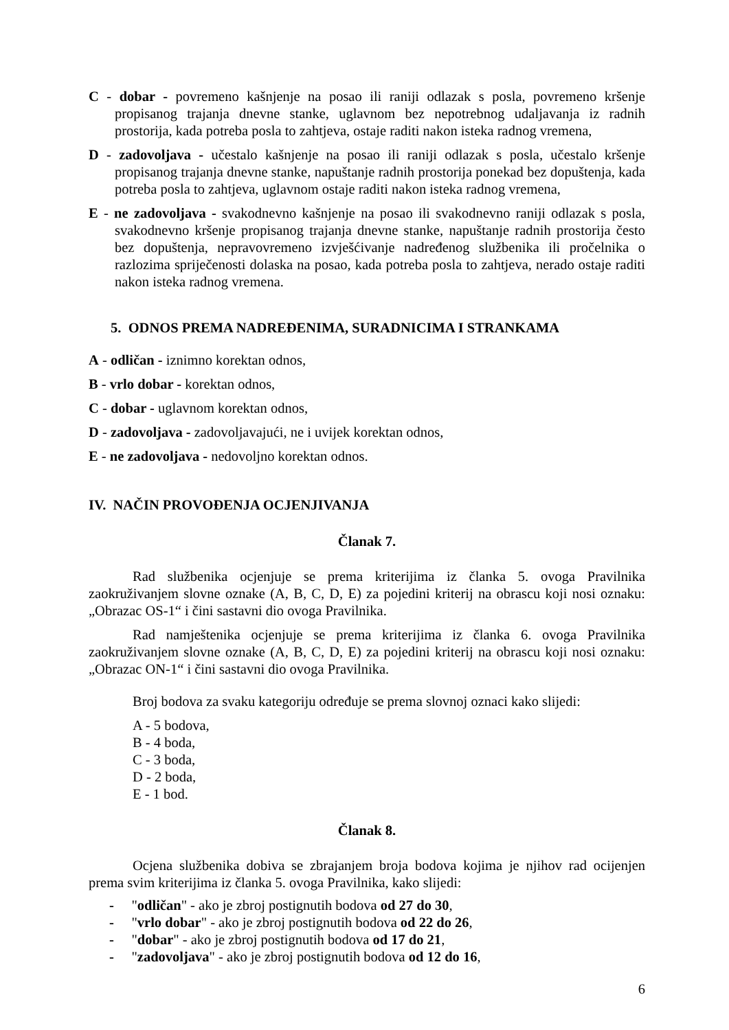C - dobar - povremeno kašnjenje na posao ili raniji odlazak s posla, povremeno kršenje propisanog trajanja dnevne stanke, uglavnom bez nepotrebnog udaljavanja iz radnih prostorija, kada potreba posla to zahtjeva, ostaje raditi nakon isteka radnog vremena,
D - zadovoljava - učestalo kašnjenje na posao ili raniji odlazak s posla, učestalo kršenje propisanog trajanja dnevne stanke, napuštanje radnih prostorija ponekad bez dopuštenja, kada potreba posla to zahtjeva, uglavnom ostaje raditi nakon isteka radnog vremena,
E - ne zadovoljava - svakodnevno kašnjenje na posao ili svakodnevno raniji odlazak s posla, svakodnevno kršenje propisanog trajanja dnevne stanke, napuštanje radnih prostorija često bez dopuštenja, nepravovremeno izvješćivanje nadređenog službenika ili pročelnika o razlozima spriječenosti dolaska na posao, kada potreba posla to zahtjeva, nerado ostaje raditi nakon isteka radnog vremena.
5. ODNOS PREMA NADREĐENIMA, SURADNICIMA I STRANKAMA
A - odličan - iznimno korektan odnos,
B - vrlo dobar - korektan odnos,
C - dobar - uglavnom korektan odnos,
D - zadovoljava - zadovoljavajući, ne i uvijek korektan odnos,
E - ne zadovoljava - nedovoljno korektan odnos.
IV. NAČIN PROVOĐENJA OCJENJIVANJA
Članak 7.
Rad službenika ocjenjuje se prema kriterijima iz članka 5. ovoga Pravilnika zaokruživanjem slovne oznake (A, B, C, D, E) za pojedini kriterij na obrascu koji nosi oznaku: „Obrazac OS-1“ i čini sastavni dio ovoga Pravilnika.
Rad namještenika ocjenjuje se prema kriterijima iz članka 6. ovoga Pravilnika zaokruživanjem slovne oznake (A, B, C, D, E) za pojedini kriterij na obrascu koji nosi oznaku: „Obrazac ON-1“ i čini sastavni dio ovoga Pravilnika.
Broj bodova za svaku kategoriju određuje se prema slovnoj oznaci kako slijedi:
A - 5 bodova,
B - 4 boda,
C - 3 boda,
D - 2 boda,
E - 1 bod.
Članak 8.
Ocjena službenika dobiva se zbrajanjem broja bodova kojima je njihov rad ocijenjen prema svim kriterijima iz članka 5. ovoga Pravilnika, kako slijedi:
- "odličan" - ako je zbroj postignutih bodova od 27 do 30,
- "vrlo dobar" - ako je zbroj postignutih bodova od 22 do 26,
- "dobar" - ako je zbroj postignutih bodova od 17 do 21,
- "zadovoljava" - ako je zbroj postignutih bodova od 12 do 16,
6